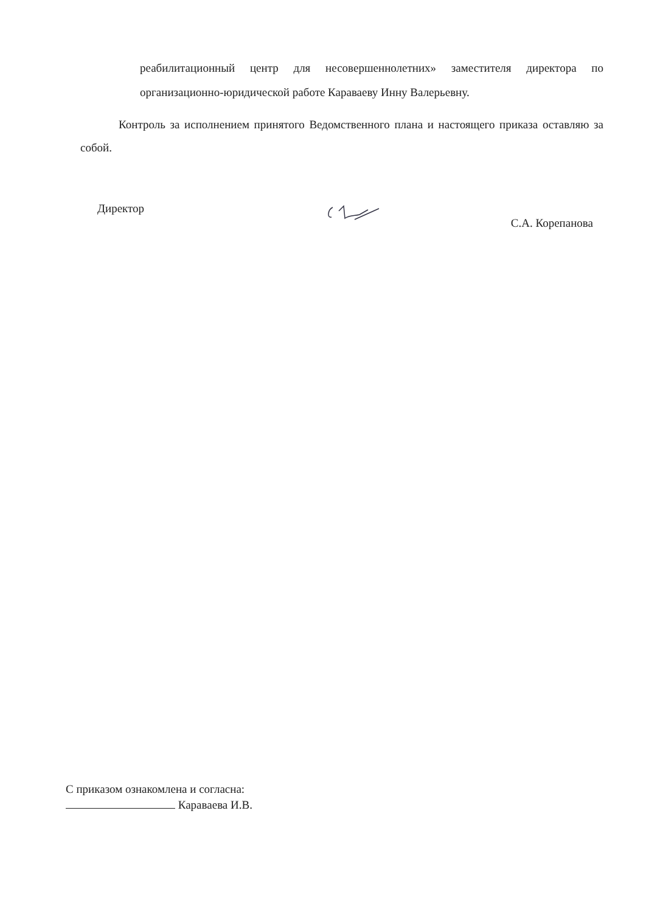реабилитационный центр для несовершеннолетних» заместителя директора по организационно-юридической работе Караваеву Инну Валерьевну.
Контроль за исполнением принятого Ведомственного плана и настоящего приказа оставляю за собой.
Директор С.А. Корепанова
С приказом ознакомлена и согласна:
Караваева И.В.